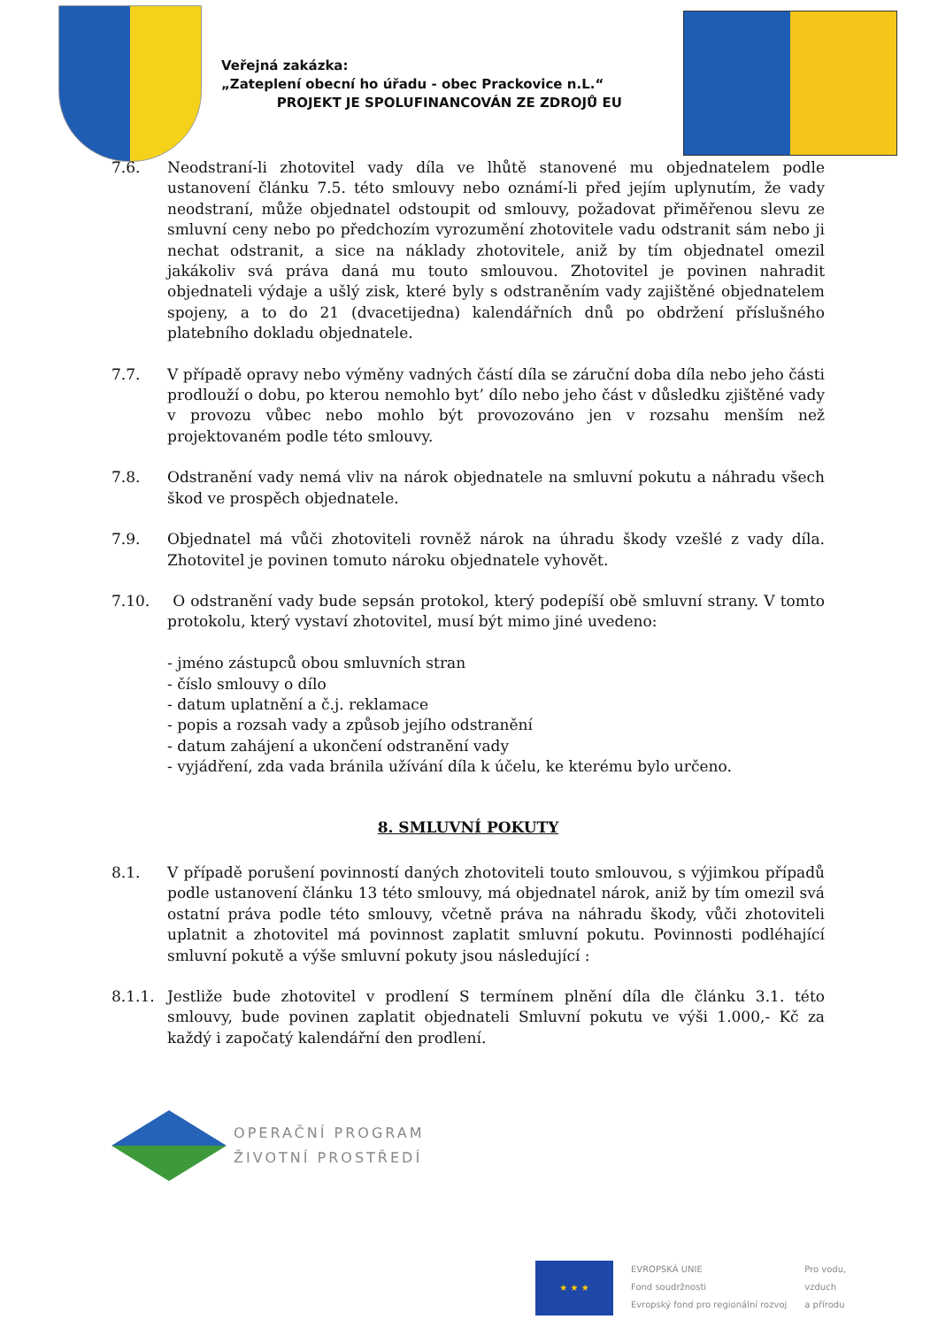Veřejná zakázka:
„Zateplení obecní ho úřadu - obec Prackovice n.L.“
PROJEKT JE SPOLUFINANCOVÁN ZE ZDROJŮ EU
7.6. Neodstraní-li zhotovitel vady díla ve lhůtě stanovené mu objednatelem podle ustanovení článku 7.5. této smlouvy nebo oznámí-li před jejím uplynutím, že vady neodstraní, může objednatel odstoupit od smlouvy, požadovat přiměřenou slevu ze smluvní ceny nebo po předchozím vyrozumění zhotovitele vadu odstranit sám nebo ji nechat odstranit, a sice na náklady zhotovitele, aniž by tím objednatel omezil jakákoliv svá práva daná mu touto smlouvou. Zhotovitel je povinen nahradit objednateli výdaje a ušlý zisk, které byly s odstraněním vady zajištěné objednatelem spojeny, a to do 21 (dvacetijedna) kalendářních dnů po obdržení příslušného platebního dokladu objednatele.
7.7. V případě opravy nebo výměny vadných částí díla se záruční doba díla nebo jeho části prodlouží o dobu, po kterou nemohlo byt’ dílo nebo jeho část v důsledku zjištěné vady v provozu vůbec nebo mohlo být provozováno jen v rozsahu menším než projektovaném podle této smlouvy.
7.8. Odstranění vady nemá vliv na nárok objednatele na smluvní pokutu a náhradu všech škod ve prospěch objednatele.
7.9. Objednatel má vůči zhotoviteli rovněž nárok na úhradu škody vzešlé z vady díla. Zhotovitel je povinen tomuto nároku objednatele vyhovět.
7.10. O odstranění vady bude sepsán protokol, který podepíší obě smluvní strany. V tomto protokolu, který vystaví zhotovitel, musí být mimo jiné uvedeno:
- jméno zástupců obou smluvních stran
- číslo smlouvy o dílo
- datum uplatnění a č.j. reklamace
- popis a rozsah vady a způsob jejího odstranění
- datum zahájení a ukončení odstranění vady
- vyjádření, zda vada bránila užívání díla k účelu, ke kterému bylo určeno.
8. SMLUVNÍ POKUTY
8.1. V případě porušení povinností daných zhotoviteli touto smlouvou, s výjimkou případů podle ustanovení článku 13 této smlouvy, má objednatel nárok, aniž by tím omezil svá ostatní práva podle této smlouvy, včetně práva na náhradu škody, vůči zhotoviteli uplatnit a zhotovitel má povinnost zaplatit smluvní pokutu. Povinnosti podléhající smluvní pokutě a výše smluvní pokuty jsou následující :
8.1.1. Jestliže bude zhotovitel v prodlení S termínem plnění díla dle článku 3.1. této smlouvy, bude povinen zaplatit objednateli Smluvní pokutu ve výši 1.000,- Kč za každý i započatý kalendářní den prodlení.
OPERAČNÍ PROGRAM
ŽIVOTNÍ PROSTŘEDÍ
★ ★ ★
EVROPSKÁ UNIE
Fond soudržnosti
Evropský fond pro regionální rozvoj
Pro vodu,
vzduch
a přírodu